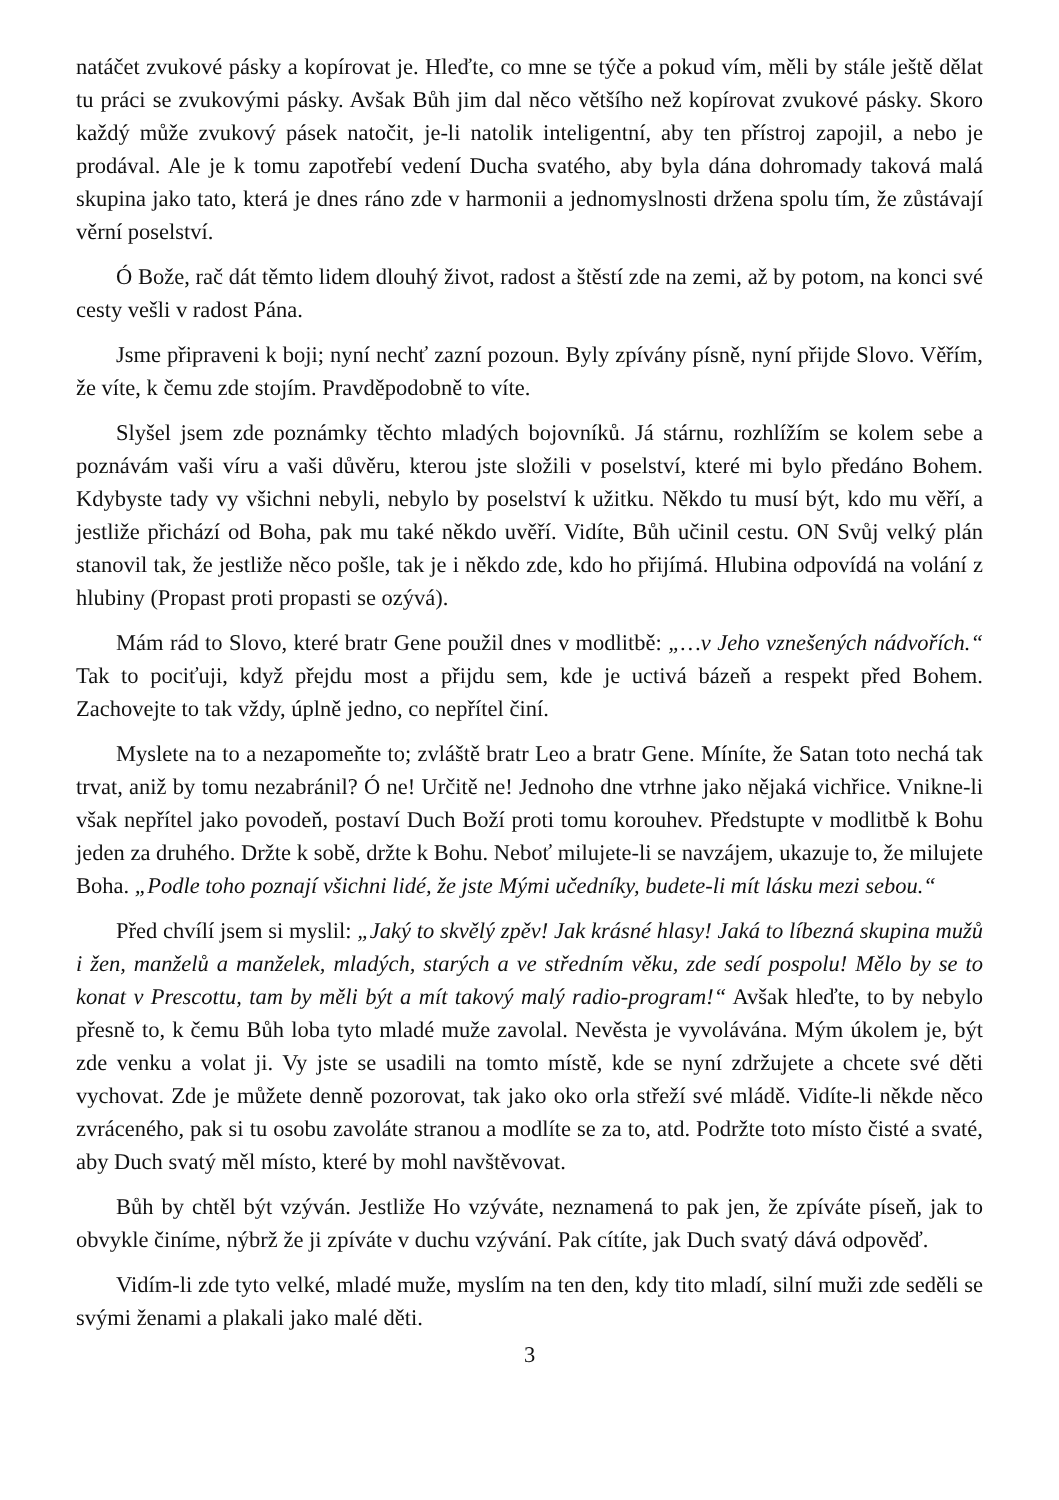natáčet zvukové pásky a kopírovat je. Hleďte, co mne se týče a pokud vím, měli by stále ještě dělat tu práci se zvukovými pásky. Avšak Bůh jim dal něco většího než kopírovat zvukové pásky. Skoro každý může zvukový pásek natočit, je-li natolik inteligentní, aby ten přístroj zapojil, a nebo je prodával. Ale je k tomu zapotřebí vedení Ducha svatého, aby byla dána dohromady taková malá skupina jako tato, která je dnes ráno zde v harmonii a jednomyslnosti držena spolu tím, že zůstávají věrní poselství.
Ó Bože, rač dát těmto lidem dlouhý život, radost a štěstí zde na zemi, až by potom, na konci své cesty vešli v radost Pána.
Jsme připraveni k boji; nyní nechť zazní pozoun. Byly zpívány písně, nyní přijde Slovo. Věřím, že víte, k čemu zde stojím. Pravděpodobně to víte.
Slyšel jsem zde poznámky těchto mladých bojovníků. Já stárnu, rozhlížím se kolem sebe a poznávám vaši víru a vaši důvěru, kterou jste složili v poselství, které mi bylo předáno Bohem. Kdybyste tady vy všichni nebyli, nebylo by poselství k užitku. Někdo tu musí být, kdo mu věří, a jestliže přichází od Boha, pak mu také někdo uvěří. Vidíte, Bůh učinil cestu. ON Svůj velký plán stanovil tak, že jestliže něco pošle, tak je i někdo zde, kdo ho přijímá. Hlubina odpovídá na volání z hlubiny (Propast proti propasti se ozývá).
Mám rád to Slovo, které bratr Gene použil dnes v modlitbě: „…v Jeho vznešených nádvořích.“ Tak to pociťuji, když přejdu most a přijdu sem, kde je uctivá bázeň a respekt před Bohem. Zachovejte to tak vždy, úplně jedno, co nepřítel činí.
Myslete na to a nezapomeňte to; zvláště bratr Leo a bratr Gene. Míníte, že Satan toto nechá tak trvat, aniž by tomu nezabránil? Ó ne! Určitě ne! Jednoho dne vtrhne jako nějaká vichřice. Vnikne-li však nepřítel jako povodeň, postaví Duch Boží proti tomu korouhev. Předstupte v modlitbě k Bohu jeden za druhého. Držte k sobě, držte k Bohu. Neboť milujete-li se navzájem, ukazuje to, že milujete Boha. „Podle toho poznají všichni lidé, že jste Mými učedníky, budete-li mít lásku mezi sebou.“
Před chvílí jsem si myslil: „Jaký to skvělý zpěv! Jak krásné hlasy! Jaká to líbezná skupina mužů i žen, manželů a manželek, mladých, starých a ve středním věku, zde sedí pospolu! Mělo by se to konat v Prescottu, tam by měli být a mít takový malý radio-program!“ Avšak hleďte, to by nebylo přesně to, k čemu Bůh loba tyto mladé muže zavolal. Nevěsta je vyvolávána. Mým úkolem je, být zde venku a volat ji. Vy jste se usadili na tomto místě, kde se nyní zdržujete a chcete své děti vychovat. Zde je můžete denně pozorovat, tak jako oko orla střeží své mládě. Vidíte-li někde něco zvráceného, pak si tu osobu zavoláte stranou a modlíte se za to, atd. Podržte toto místo čisté a svaté, aby Duch svatý měl místo, které by mohl navštěvovat.
Bůh by chtěl být vzýván. Jestliže Ho vzýváte, neznamená to pak jen, že zpíváte píseň, jak to obvykle činíme, nýbrž že ji zpíváte v duchu vzývání. Pak cítíte, jak Duch svatý dává odpověď.
Vidím-li zde tyto velké, mladé muže, myslím na ten den, kdy tito mladí, silní muži zde seděli se svými ženami a plakali jako malé děti.
3